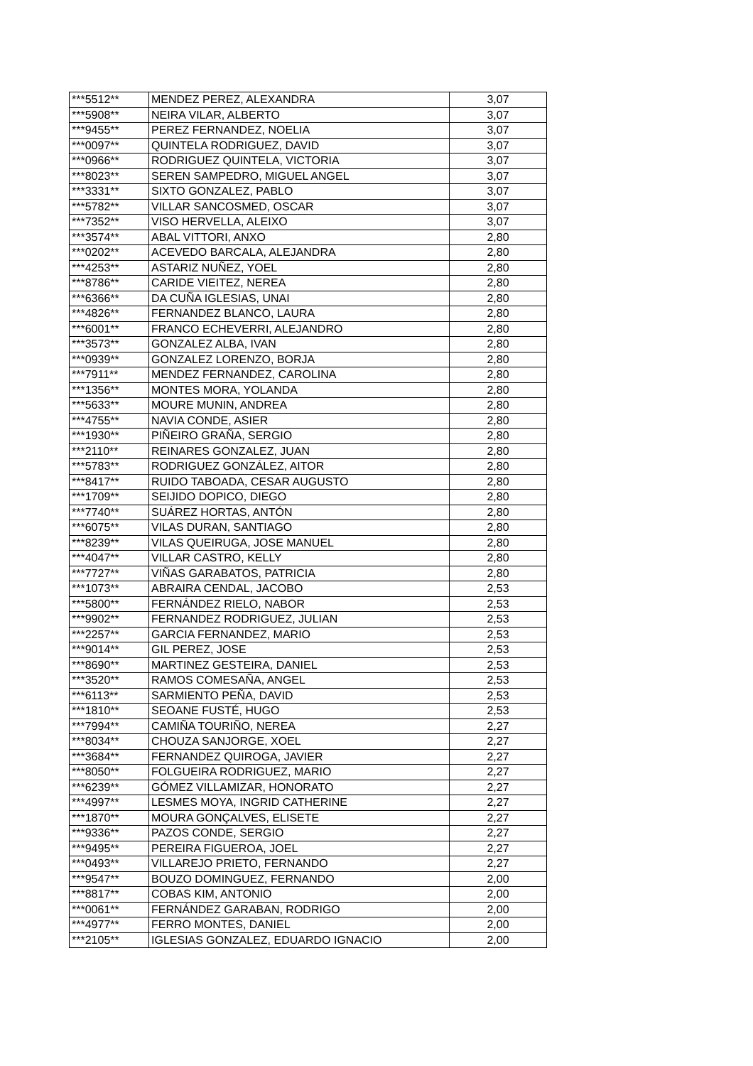| ***5512** | MENDEZ PEREZ, ALEXANDRA | 3,07 |
| ***5908** | NEIRA VILAR, ALBERTO | 3,07 |
| ***9455** | PEREZ FERNANDEZ, NOELIA | 3,07 |
| ***0097** | QUINTELA RODRIGUEZ, DAVID | 3,07 |
| ***0966** | RODRIGUEZ QUINTELA, VICTORIA | 3,07 |
| ***8023** | SEREN SAMPEDRO, MIGUEL ANGEL | 3,07 |
| ***3331** | SIXTO GONZALEZ, PABLO | 3,07 |
| ***5782** | VILLAR SANCOSMED, OSCAR | 3,07 |
| ***7352** | VISO HERVELLA, ALEIXO | 3,07 |
| ***3574** | ABAL VITTORI, ANXO | 2,80 |
| ***0202** | ACEVEDO BARCALA, ALEJANDRA | 2,80 |
| ***4253** | ASTARIZ NUÑEZ, YOEL | 2,80 |
| ***8786** | CARIDE VIEITEZ, NEREA | 2,80 |
| ***6366** | DA CUÑA IGLESIAS, UNAI | 2,80 |
| ***4826** | FERNANDEZ BLANCO, LAURA | 2,80 |
| ***6001** | FRANCO ECHEVERRI, ALEJANDRO | 2,80 |
| ***3573** | GONZALEZ ALBA, IVAN | 2,80 |
| ***0939** | GONZALEZ LORENZO, BORJA | 2,80 |
| ***7911** | MENDEZ FERNANDEZ, CAROLINA | 2,80 |
| ***1356** | MONTES MORA, YOLANDA | 2,80 |
| ***5633** | MOURE MUNIN, ANDREA | 2,80 |
| ***4755** | NAVIA CONDE, ASIER | 2,80 |
| ***1930** | PIÑEIRO GRAÑA, SERGIO | 2,80 |
| ***2110** | REINARES GONZALEZ, JUAN | 2,80 |
| ***5783** | RODRIGUEZ GONZÁLEZ, AITOR | 2,80 |
| ***8417** | RUIDO TABOADA, CESAR AUGUSTO | 2,80 |
| ***1709** | SEIJIDO DOPICO, DIEGO | 2,80 |
| ***7740** | SUÁREZ HORTAS, ANTÓN | 2,80 |
| ***6075** | VILAS DURAN, SANTIAGO | 2,80 |
| ***8239** | VILAS QUEIRUGA, JOSE MANUEL | 2,80 |
| ***4047** | VILLAR CASTRO, KELLY | 2,80 |
| ***7727** | VIÑAS GARABATOS, PATRICIA | 2,80 |
| ***1073** | ABRAIRA CENDAL, JACOBO | 2,53 |
| ***5800** | FERNÁNDEZ RIELO, NABOR | 2,53 |
| ***9902** | FERNANDEZ RODRIGUEZ, JULIAN | 2,53 |
| ***2257** | GARCIA FERNANDEZ, MARIO | 2,53 |
| ***9014** | GIL PEREZ, JOSE | 2,53 |
| ***8690** | MARTINEZ GESTEIRA, DANIEL | 2,53 |
| ***3520** | RAMOS COMESAÑA, ANGEL | 2,53 |
| ***6113** | SARMIENTO PEÑA, DAVID | 2,53 |
| ***1810** | SEOANE FUSTÉ, HUGO | 2,53 |
| ***7994** | CAMIÑA TOURIÑO, NEREA | 2,27 |
| ***8034** | CHOUZA SANJORGE, XOEL | 2,27 |
| ***3684** | FERNANDEZ QUIROGA, JAVIER | 2,27 |
| ***8050** | FOLGUEIRA RODRIGUEZ, MARIO | 2,27 |
| ***6239** | GÓMEZ VILLAMIZAR, HONORATO | 2,27 |
| ***4997** | LESMES MOYA, INGRID CATHERINE | 2,27 |
| ***1870** | MOURA GONÇALVES, ELISETE | 2,27 |
| ***9336** | PAZOS CONDE, SERGIO | 2,27 |
| ***9495** | PEREIRA FIGUEROA, JOEL | 2,27 |
| ***0493** | VILLAREJO PRIETO, FERNANDO | 2,27 |
| ***9547** | BOUZO DOMINGUEZ, FERNANDO | 2,00 |
| ***8817** | COBAS KIM, ANTONIO | 2,00 |
| ***0061** | FERNÁNDEZ GARABAN, RODRIGO | 2,00 |
| ***4977** | FERRO MONTES, DANIEL | 2,00 |
| ***2105** | IGLESIAS GONZALEZ, EDUARDO IGNACIO | 2,00 |